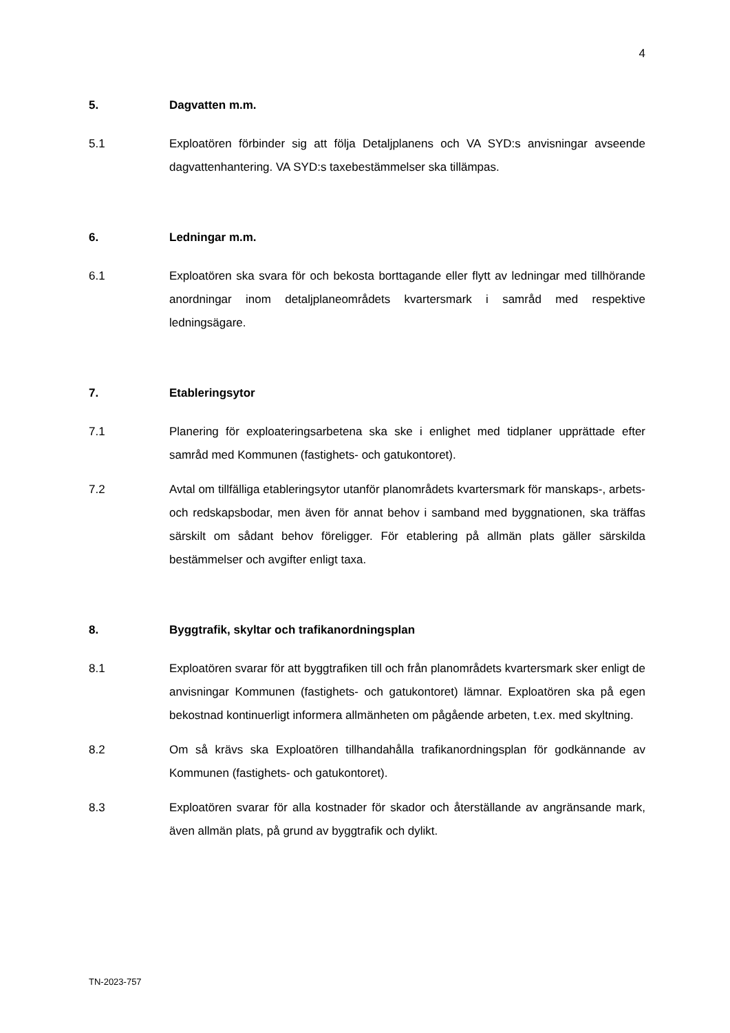4
5. Dagvatten m.m.
5.1 Exploatören förbinder sig att följa Detaljplanens och VA SYD:s anvisningar avseende dagvattenhantering. VA SYD:s taxebestämmelser ska tillämpas.
6. Ledningar m.m.
6.1 Exploatören ska svara för och bekosta borttagande eller flytt av ledningar med tillhörande anordningar inom detaljplaneområdets kvartersmark i samråd med respektive ledningsägare.
7. Etableringsytor
7.1 Planering för exploateringsarbetena ska ske i enlighet med tidplaner upprättade efter samråd med Kommunen (fastighets- och gatukontoret).
7.2 Avtal om tillfälliga etableringsytor utanför planområdets kvartersmark för manskaps-, arbets- och redskapsbodar, men även för annat behov i samband med byggnationen, ska träffas särskilt om sådant behov föreligger. För etablering på allmän plats gäller särskilda bestämmelser och avgifter enligt taxa.
8. Byggtrafik, skyltar och trafikanordningsplan
8.1 Exploatören svarar för att byggtrafiken till och från planområdets kvartersmark sker enligt de anvisningar Kommunen (fastighets- och gatukontoret) lämnar. Exploatören ska på egen bekostnad kontinuerligt informera allmänheten om pågående arbeten, t.ex. med skyltning.
8.2 Om så krävs ska Exploatören tillhandahålla trafikanordningsplan för godkännande av Kommunen (fastighets- och gatukontoret).
8.3 Exploatören svarar för alla kostnader för skador och återställande av angränsande mark, även allmän plats, på grund av byggtrafik och dylikt.
TN-2023-757